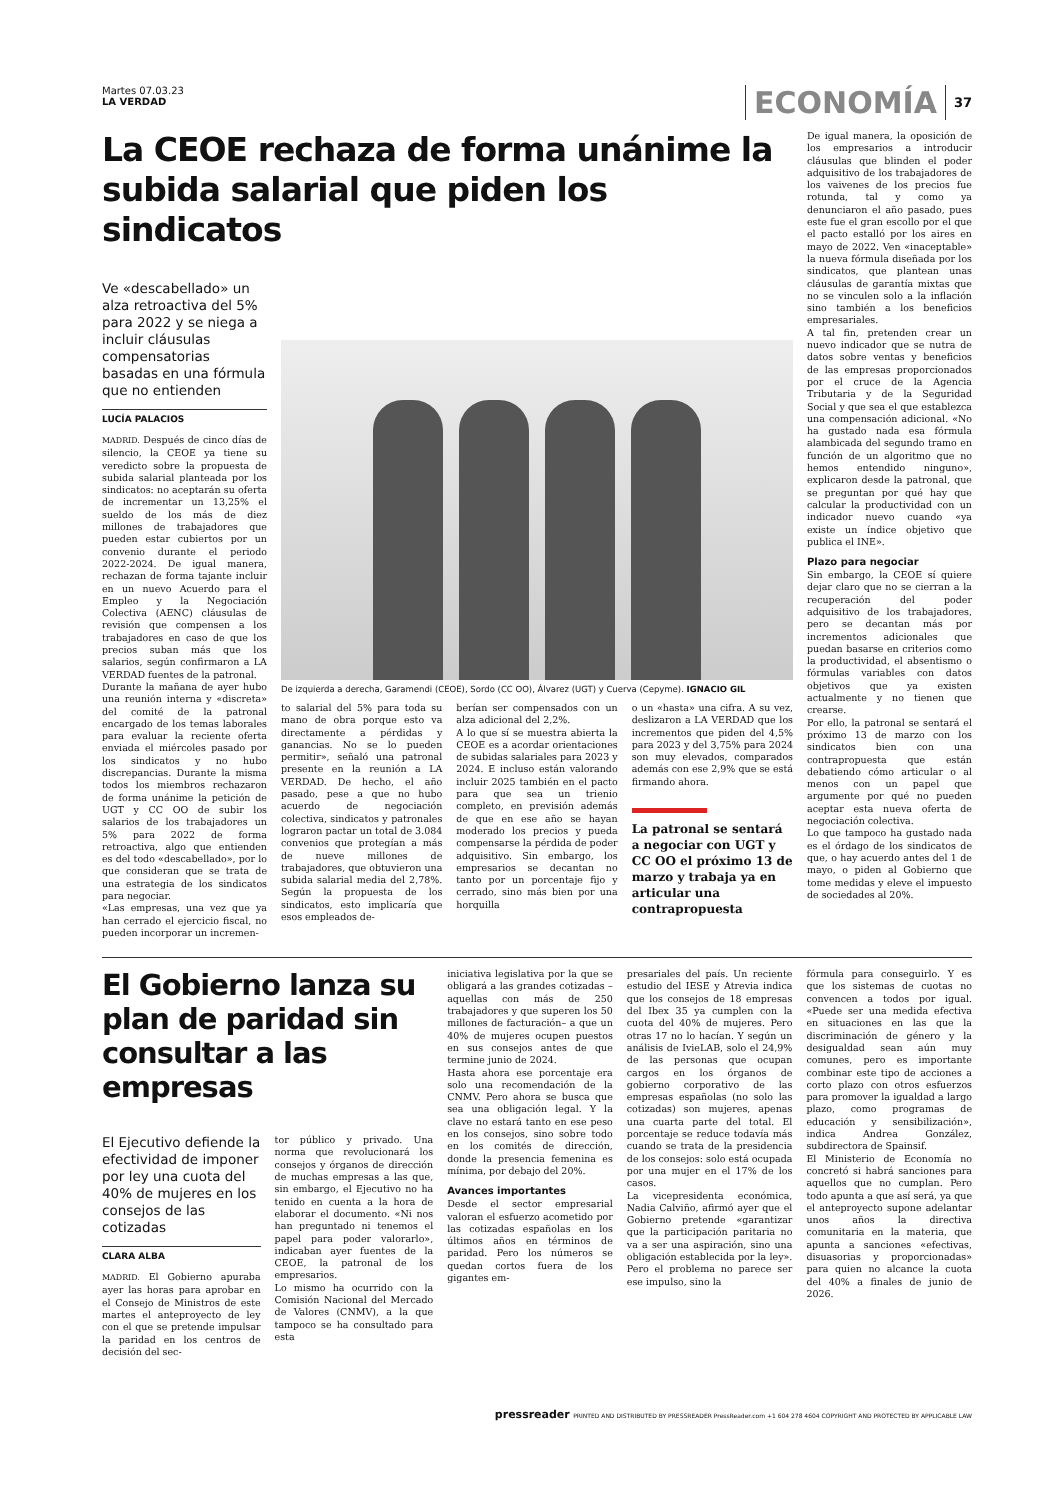Martes 07.03.23
LA VERDAD
ECONOMÍA 37
La CEOE rechaza de forma unánime la subida salarial que piden los sindicatos
Ve «descabellado» un alza retroactiva del 5% para 2022 y se niega a incluir cláusulas compensatorias basadas en una fórmula que no entienden
LUCÍA PALACIOS
MADRID. Después de cinco días de silencio, la CEOE ya tiene su veredicto sobre la propuesta de subida salarial planteada por los sindicatos: no aceptarán su oferta de incrementar un 13,25% el sueldo de los más de diez millones de trabajadores que pueden estar cubiertos por un convenio durante el periodo 2022-2024. De igual manera, rechazan de forma tajante incluir en un nuevo Acuerdo para el Empleo y la Negociación Colectiva (AENC) cláusulas de revisión que compensen a los trabajadores en caso de que los precios suban más que los salarios, según confirmaron a LA VERDAD fuentes de la patronal.
Durante la mañana de ayer hubo una reunión interna y «discreta» del comité de la patronal encargado de los temas laborales para evaluar la reciente oferta enviada el miércoles pasado por los sindicatos y no hubo discrepancias. Durante la misma todos los miembros rechazaron de forma unánime la petición de UGT y CC OO de subir los salarios de los trabajadores un 5% para 2022 de forma retroactiva, algo que entienden es del todo «descabellado», por lo que consideran que se trata de una estrategia de los sindicatos para negociar.
«Las empresas, una vez que ya han cerrado el ejercicio fiscal, no pueden incorporar un incremen-
De izquierda a derecha, Garamendi (CEOE), Sordo (CC OO), Álvarez (UGT) y Cuerva (Cepyme). IGNACIO GIL
to salarial del 5% para toda su mano de obra porque esto va directamente a pérdidas y ganancias. No se lo pueden permitir», señaló una patronal presente en la reunión a LA VERDAD. De hecho, el año pasado, pese a que no hubo acuerdo de negociación colectiva, sindicatos y patronales lograron pactar un total de 3.084 convenios que protegían a más de nueve millones de trabajadores, que obtuvieron una subida salarial media del 2,78%. Según la propuesta de los sindicatos, esto implicaría que esos empleados de-
berían ser compensados con un alza adicional del 2,2%.
A lo que sí se muestra abierta la CEOE es a acordar orientaciones de subidas salariales para 2023 y 2024. E incluso están valorando incluir 2025 también en el pacto para que sea un trienio completo, en previsión además de que en ese año se hayan moderado los precios y pueda compensarse la pérdida de poder adquisitivo. Sin embargo, los empresarios se decantan no tanto por un porcentaje fijo y cerrado, sino más bien por una horquilla
o un «hasta» una cifra. A su vez, deslizaron a LA VERDAD que los incrementos que piden del 4,5% para 2023 y del 3,75% para 2024 son muy elevados, comparados además con ese 2,9% que se está firmando ahora.
La patronal se sentará a negociar con UGT y CC OO el próximo 13 de marzo y trabaja ya en articular una contrapropuesta
De igual manera, la oposición de los empresarios a introducir cláusulas que blinden el poder adquisitivo de los trabajadores de los vaivenes de los precios fue rotunda, tal y como ya denunciaron el año pasado, pues este fue el gran escollo por el que el pacto estalló por los aires en mayo de 2022. Ven «inaceptable» la nueva fórmula diseñada por los sindicatos, que plantean unas cláusulas de garantía mixtas que no se vinculen solo a la inflación sino también a los beneficios empresariales.
A tal fin, pretenden crear un nuevo indicador que se nutra de datos sobre ventas y beneficios de las empresas proporcionados por el cruce de la Agencia Tributaria y de la Seguridad Social y que sea el que establezca una compensación adicional. «No ha gustado nada esa fórmula alambicada del segundo tramo en función de un algoritmo que no hemos entendido ninguno», explicaron desde la patronal, que se preguntan por qué hay que calcular la productividad con un indicador nuevo cuando «ya existe un índice objetivo que publica el INE».
Plazo para negociar
Sin embargo, la CEOE sí quiere dejar claro que no se cierran a la recuperación del poder adquisitivo de los trabajadores, pero se decantan más por incrementos adicionales que puedan basarse en criterios como la productividad, el absentismo o fórmulas variables con datos objetivos que ya existen actualmente y no tienen que crearse.
Por ello, la patronal se sentará el próximo 13 de marzo con los sindicatos bien con una contrapropuesta que están debatiendo cómo articular o al menos con un papel que argumente por qué no pueden aceptar esta nueva oferta de negociación colectiva.
Lo que tampoco ha gustado nada es el órdago de los sindicatos de que, o hay acuerdo antes del 1 de mayo, o piden al Gobierno que tome medidas y eleve el impuesto de sociedades al 20%.
El Gobierno lanza su plan de paridad sin consultar a las empresas
El Ejecutivo defiende la efectividad de imponer por ley una cuota del 40% de mujeres en los consejos de las cotizadas
CLARA ALBA
MADRID. El Gobierno apuraba ayer las horas para aprobar en el Consejo de Ministros de este martes el anteproyecto de ley con el que se pretende impulsar la paridad en los centros de decisión del sec-
tor público y privado. Una norma que revolucionará los consejos y órganos de dirección de muchas empresas a las que, sin embargo, el Ejecutivo no ha tenido en cuenta a la hora de elaborar el documento. «Ni nos han preguntado ni tenemos el papel para poder valorarlo», indicaban ayer fuentes de la CEOE, la patronal de los empresarios.
Lo mismo ha ocurrido con la Comisión Nacional del Mercado de Valores (CNMV), a la que tampoco se ha consultado para esta
iniciativa legislativa por la que se obligará a las grandes cotizadas –aquellas con más de 250 trabajadores y que superen los 50 millones de facturación– a que un 40% de mujeres ocupen puestos en sus consejos antes de que termine junio de 2024.
Hasta ahora ese porcentaje era solo una recomendación de la CNMV. Pero ahora se busca que sea una obligación legal. Y la clave no estará tanto en ese peso en los consejos, sino sobre todo en los comités de dirección, donde la presencia femenina es mínima, por debajo del 20%.
Avances importantes
Desde el sector empresarial valoran el esfuerzo acometido por las cotizadas españolas en los últimos años en términos de paridad. Pero los números se quedan cortos fuera de los gigantes em-
presariales del país. Un reciente estudio del IESE y Atrevia indica que los consejos de 18 empresas del Ibex 35 ya cumplen con la cuota del 40% de mujeres. Pero otras 17 no lo hacían. Y según un análisis de IvieLAB, solo el 24,9% de las personas que ocupan cargos en los órganos de gobierno corporativo de las empresas españolas (no solo las cotizadas) son mujeres, apenas una cuarta parte del total. El porcentaje se reduce todavía más cuando se trata de la presidencia de los consejos: solo está ocupada por una mujer en el 17% de los casos.
La vicepresidenta económica, Nadia Calviño, afirmó ayer que el Gobierno pretende «garantizar que la participación paritaria no va a ser una aspiración, sino una obligación establecida por la ley». Pero el problema no parece ser ese impulso, sino la
fórmula para conseguirlo. Y es que los sistemas de cuotas no convencen a todos por igual. «Puede ser una medida efectiva en situaciones en las que la discriminación de género y la desigualdad sean aún muy comunes, pero es importante combinar este tipo de acciones a corto plazo con otros esfuerzos para promover la igualdad a largo plazo, como programas de educación y sensibilización», indica Andrea González, subdirectora de Spainsif.
El Ministerio de Economía no concretó si habrá sanciones para aquellos que no cumplan. Pero todo apunta a que así será, ya que el anteproyecto supone adelantar unos años la directiva comunitaria en la materia, que apunta a sanciones «efectivas, disuasorias y proporcionadas» para quien no alcance la cuota del 40% a finales de junio de 2026.
pressreader PRINTED AND DISTRIBUTED BY PRESSREADER PressReader.com +1 604 278 4604 COPYRIGHT AND PROTECTED BY APPLICABLE LAW